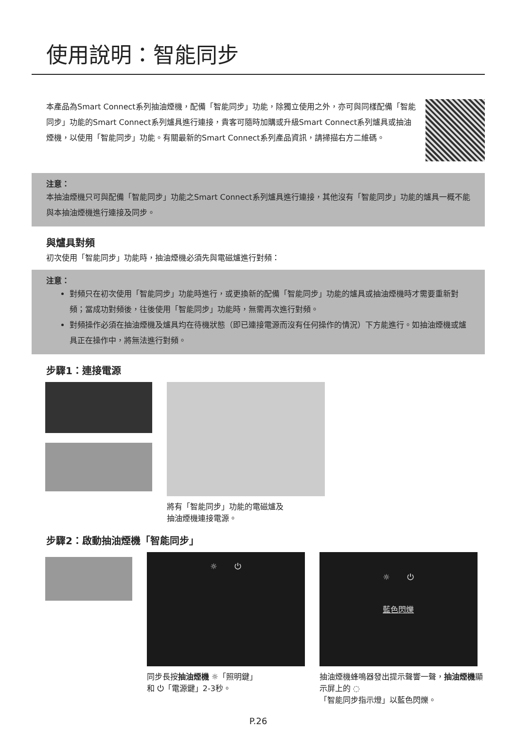使用說明：智能同步
本產品為Smart Connect系列抽油煙機，配備「智能同步」功能，除獨立使用之外，亦可與同樣配備「智能同步」功能的Smart Connect系列爐具進行連接，貴客可隨時加購或升級Smart Connect系列爐具或抽油煙機，以使用「智能同步」功能。有關最新的Smart Connect系列產品資訊，請掃描右方二維碼。
注意：
本抽油煙機只可與配備「智能同步」功能之Smart Connect系列爐具進行連接，其他沒有「智能同步」功能的爐具一概不能與本抽油煙機進行連接及同步。
與爐具對頻
初次使用「智能同步」功能時，抽油煙機必須先與電磁爐進行對頻：
注意：
對頻只在初次使用「智能同步」功能時進行，或更換新的配備「智能同步」功能的爐具或抽油煙機時才需要重新對頻；當成功對頻後，往後使用「智能同步」功能時，無需再次進行對頻。
對頻操作必須在抽油煙機及爐具均在待機狀態（即已連接電源而沒有任何操作的情況）下方能進行。如抽油煙機或爐具正在操作中，將無法進行對頻。
步驟1：連接電源
將有「智能同步」功能的電磁爐及
抽油煙機連接電源。
步驟2：啟動抽油煙機「智能同步」
☼ ⏻
同步長按抽油煙機 ☼「照明鍵」
和 ⏻「電源鍵」2-3秒。
☼ ⏻
藍色閃爍
抽油煙機蜂鳴器發出提示聲響一聲，抽油煙機顯示屏上的 ◌
「智能同步指示燈」以藍色閃爍。
P.26